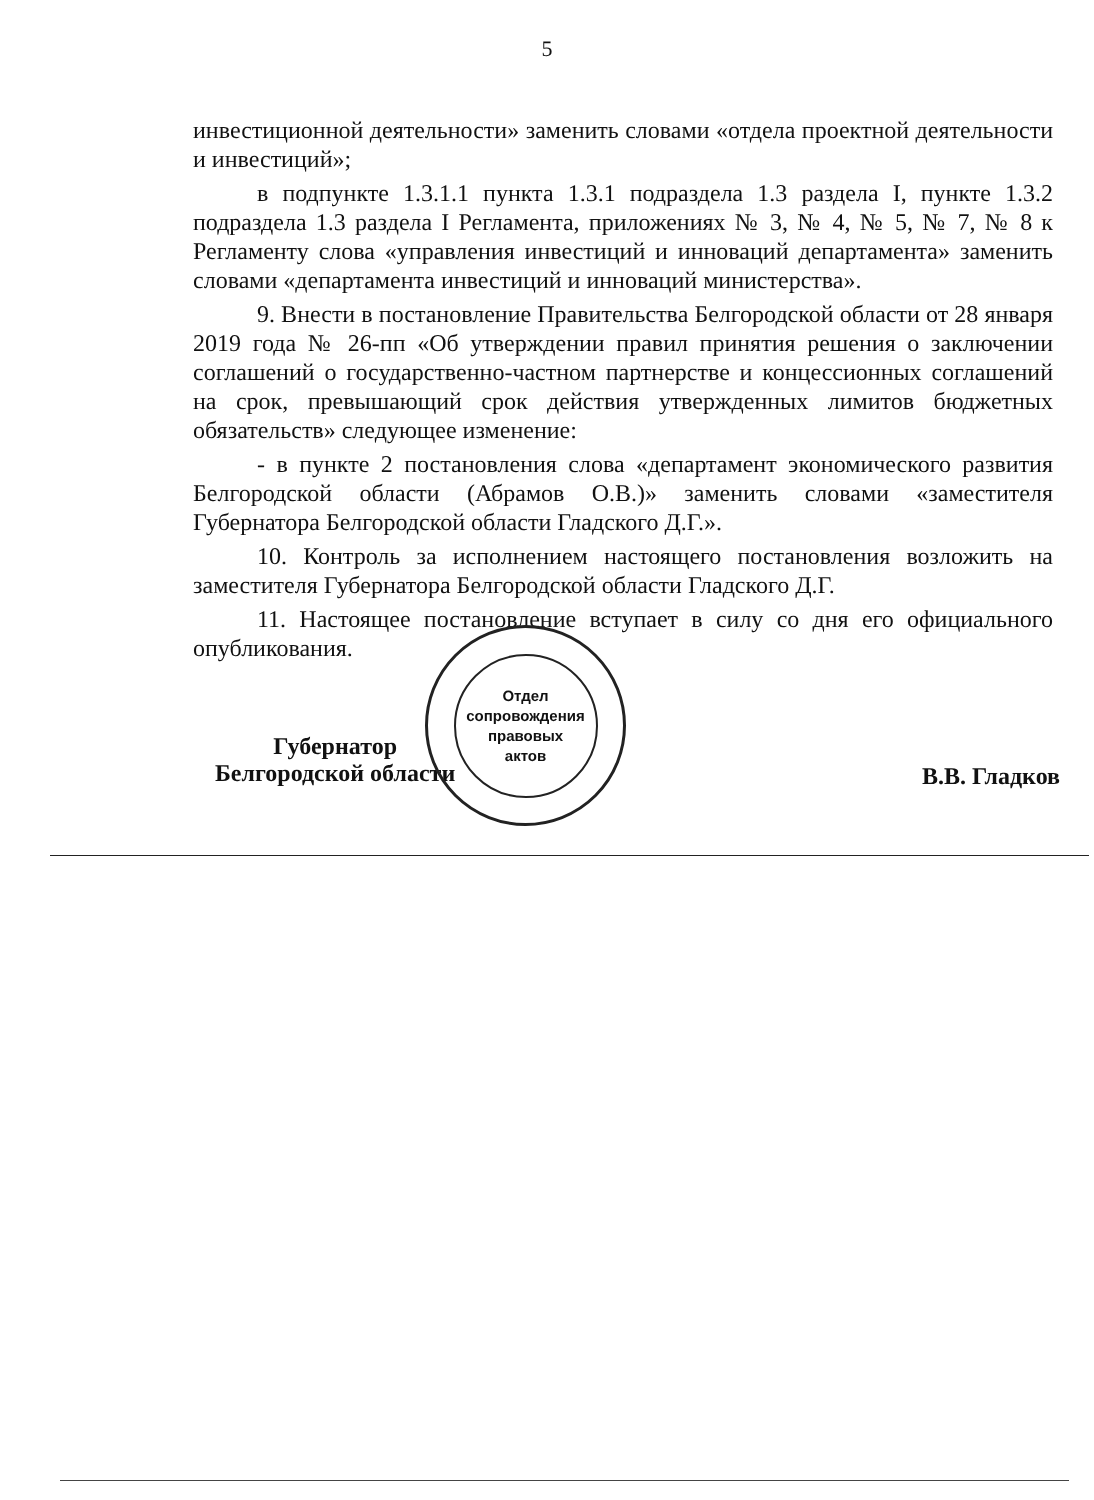5
инвестиционной деятельности» заменить словами «отдела проектной деятельности и инвестиций»;
в подпункте 1.3.1.1 пункта 1.3.1 подраздела 1.3 раздела I, пункте 1.3.2 подраздела 1.3 раздела I Регламента, приложениях № 3, № 4, № 5, № 7, № 8 к Регламенту слова «управления инвестиций и инноваций департамента» заменить словами «департамента инвестиций и инноваций министерства».
9. Внести в постановление Правительства Белгородской области от 28 января 2019 года № 26-пп «Об утверждении правил принятия решения о заключении соглашений о государственно-частном партнерстве и концессионных соглашений на срок, превышающий срок действия утвержденных лимитов бюджетных обязательств» следующее изменение:
- в пункте 2 постановления слова «департамент экономического развития Белгородской области (Абрамов О.В.)» заменить словами «заместителя Губернатора Белгородской области Гладского Д.Г.».
10. Контроль за исполнением настоящего постановления возложить на заместителя Губернатора Белгородской области Гладского Д.Г.
11. Настоящее постановление вступает в силу со дня его официального опубликования.
Губернатор
Белгородской области
В.В. Гладков
Отдел
сопровождения
правовых
актов